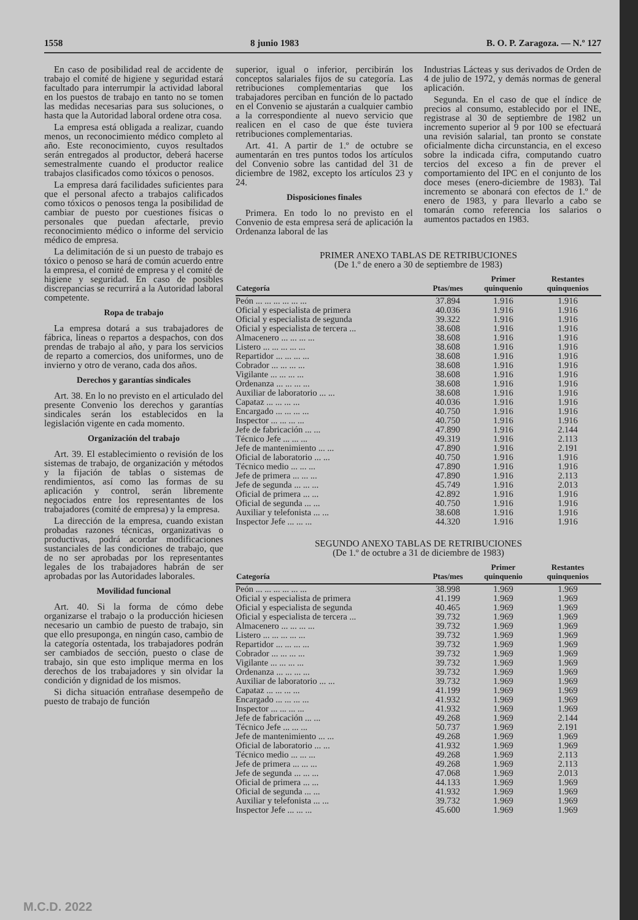1558 8 junio 1983 B. O. P. Zaragoza. — N.º 127
En caso de posibilidad real de accidente de trabajo el comité de higiene y seguridad estará facultado para interrumpir la actividad laboral en los puestos de trabajo en tanto no se tomen las medidas necesarias para sus soluciones, o hasta que la Autoridad laboral ordene otra cosa.
La empresa está obligada a realizar, cuando menos, un reconocimiento médico completo al año. Este reconocimiento, cuyos resultados serán entregados al productor, deberá hacerse semestralmente cuando el productor realice trabajos clasificados como tóxicos o penosos.
La empresa dará facilidades suficientes para que el personal afecto a trabajos calificados como tóxicos o penosos tenga la posibilidad de cambiar de puesto por cuestiones físicas o personales que puedan afectarle, previo reconocimiento médico o informe del servicio médico de empresa.
La delimitación de si un puesto de trabajo es tóxico o penoso se hará de común acuerdo entre la empresa, el comité de empresa y el comité de higiene y seguridad. En caso de posibles discrepancias se recurrirá a la Autoridad laboral competente.
Ropa de trabajo
La empresa dotará a sus trabajadores de fábrica, líneas o repartos a despachos, con dos prendas de trabajo al año, y para los servicios de reparto a comercios, dos uniformes, uno de invierno y otro de verano, cada dos años.
Derechos y garantías sindicales
Art. 38. En lo no previsto en el articulado del presente Convenio los derechos y garantías sindicales serán los establecidos en la legislación vigente en cada momento.
Organización del trabajo
Art. 39. El establecimiento o revisión de los sistemas de trabajo, de organización y métodos y la fijación de tablas o sistemas de rendimientos, así como las formas de su aplicación y control, serán libremente negociados entre los representantes de los trabajadores (comité de empresa) y la empresa.
La dirección de la empresa, cuando existan probadas razones técnicas, organizativas o productivas, podrá acordar modificaciones sustanciales de las condiciones de trabajo, que de no ser aprobadas por los representantes legales de los trabajadores habrán de ser aprobadas por las Autoridades laborales.
Movilidad funcional
Art. 40. Si la forma de cómo debe organizarse el trabajo o la producción hiciesen necesario un cambio de puesto de trabajo, sin que ello presuponga, en ningún caso, cambio de la categoría ostentada, los trabajadores podrán ser cambiados de sección, puesto o clase de trabajo, sin que esto implique merma en los derechos de los trabajadores y sin olvidar la condición y dignidad de los mismos.
Si dicha situación entrañase desempeño de puesto de trabajo de función
superior, igual o inferior, percibirán los conceptos salariales fijos de su categoría. Las retribuciones complementarias que los trabajadores perciban en función de lo pactado en el Convenio se ajustarán a cualquier cambio a la correspondiente al nuevo servicio que realicen en el caso de que éste tuviera retribuciones complementarias.
Art. 41. A partir de 1.º de octubre se aumentarán en tres puntos todos los artículos del Convenio sobre las cantidad del 31 de diciembre de 1982, excepto los artículos 23 y 24.
Disposiciones finales
Primera. En todo lo no previsto en el Convenio de esta empresa será de aplicación la Ordenanza laboral de las
Industrias Lácteas y sus derivados de Orden de 4 de julio de 1972, y demás normas de general aplicación.
Segunda. En el caso de que el índice de precios al consumo, establecido por el INE, registrase al 30 de septiembre de 1982 un incremento superior al 9 por 100 se efectuará una revisión salarial, tan pronto se constate oficialmente dicha circunstancia, en el exceso sobre la indicada cifra, computando cuatro tercios del exceso a fin de prever el comportamiento del IPC en el conjunto de los doce meses (enero-diciembre de 1983). Tal incremento se abonará con efectos de 1.º de enero de 1983, y para llevarlo a cabo se tomarán como referencia los salarios o aumentos pactados en 1983.
PRIMER ANEXO TABLAS DE RETRIBUCIONES
(De 1.º de enero a 30 de septiembre de 1983)
| Categoría | Ptas/mes | Primer quinquenio | Restantes quinquenios |
| --- | --- | --- | --- |
| Peón ... ... ... ... ... ... | 37.894 | 1.916 | 1.916 |
| Oficial y especialista de primera | 40.036 | 1.916 | 1.916 |
| Oficial y especialista de segunda | 39.322 | 1.916 | 1.916 |
| Oficial y especialista de tercera ... | 38.608 | 1.916 | 1.916 |
| Almacenero ... ... ... ... | 38.608 | 1.916 | 1.916 |
| Listero ... ... ... ... ... | 38.608 | 1.916 | 1.916 |
| Repartidor ... ... ... ... | 38.608 | 1.916 | 1.916 |
| Cobrador ... ... ... ... | 38.608 | 1.916 | 1.916 |
| Vigilante ... ... ... ... | 38.608 | 1.916 | 1.916 |
| Ordenanza ... ... ... ... | 38.608 | 1.916 | 1.916 |
| Auxiliar de laboratorio ... ... | 38.608 | 1.916 | 1.916 |
| Capataz ... ... ... ... | 40.036 | 1.916 | 1.916 |
| Encargado ... ... ... ... | 40.750 | 1.916 | 1.916 |
| Inspector ... ... ... ... | 40.750 | 1.916 | 1.916 |
| Jefe de fabricación ... ... | 47.890 | 1.916 | 2.144 |
| Técnico Jefe ... ... ... | 49.319 | 1.916 | 2.113 |
| Jefe de mantenimiento ... ... | 47.890 | 1.916 | 2.191 |
| Oficial de laboratorio ... ... | 40.750 | 1.916 | 1.916 |
| Técnico medio ... ... ... | 47.890 | 1.916 | 1.916 |
| Jefe de primera ... ... ... | 47.890 | 1.916 | 2.113 |
| Jefe de segunda ... ... ... | 45.749 | 1.916 | 2.013 |
| Oficial de primera ... ... | 42.892 | 1.916 | 1.916 |
| Oficial de segunda ... ... | 40.750 | 1.916 | 1.916 |
| Auxiliar y telefonista ... ... | 38.608 | 1.916 | 1.916 |
| Inspector Jefe ... ... ... | 44.320 | 1.916 | 1.916 |
SEGUNDO ANEXO TABLAS DE RETRIBUCIONES
(De 1.º de octubre a 31 de diciembre de 1983)
| Categoría | Ptas/mes | Primer quinquenio | Restantes quinquenios |
| --- | --- | --- | --- |
| Peón ... ... ... ... ... ... | 38.998 | 1.969 | 1.969 |
| Oficial y especialista de primera | 41.199 | 1.969 | 1.969 |
| Oficial y especialista de segunda | 40.465 | 1.969 | 1.969 |
| Oficial y especialista de tercera ... | 39.732 | 1.969 | 1.969 |
| Almacenero ... ... ... ... | 39.732 | 1.969 | 1.969 |
| Listero ... ... ... ... ... | 39.732 | 1.969 | 1.969 |
| Repartidor ... ... ... ... | 39.732 | 1.969 | 1.969 |
| Cobrador ... ... ... ... | 39.732 | 1.969 | 1.969 |
| Vigilante ... ... ... ... | 39.732 | 1.969 | 1.969 |
| Ordenanza ... ... ... ... | 39.732 | 1.969 | 1.969 |
| Auxiliar de laboratorio ... ... | 39.732 | 1.969 | 1.969 |
| Capataz ... ... ... ... | 41.199 | 1.969 | 1.969 |
| Encargado ... ... ... ... | 41.932 | 1.969 | 1.969 |
| Inspector ... ... ... ... | 41.932 | 1.969 | 1.969 |
| Jefe de fabricación ... ... | 49.268 | 1.969 | 2.144 |
| Técnico Jefe ... ... ... | 50.737 | 1.969 | 2.191 |
| Jefe de mantenimiento ... ... | 49.268 | 1.969 | 1.969 |
| Oficial de laboratorio ... ... | 41.932 | 1.969 | 1.969 |
| Técnico medio ... ... ... | 49.268 | 1.969 | 2.113 |
| Jefe de primera ... ... ... | 49.268 | 1.969 | 2.113 |
| Jefe de segunda ... ... ... | 47.068 | 1.969 | 2.013 |
| Oficial de primera ... ... | 44.133 | 1.969 | 1.969 |
| Oficial de segunda ... ... | 41.932 | 1.969 | 1.969 |
| Auxiliar y telefonista ... ... | 39.732 | 1.969 | 1.969 |
| Inspector Jefe ... ... ... | 45.600 | 1.969 | 1.969 |
M.C.D. 2022